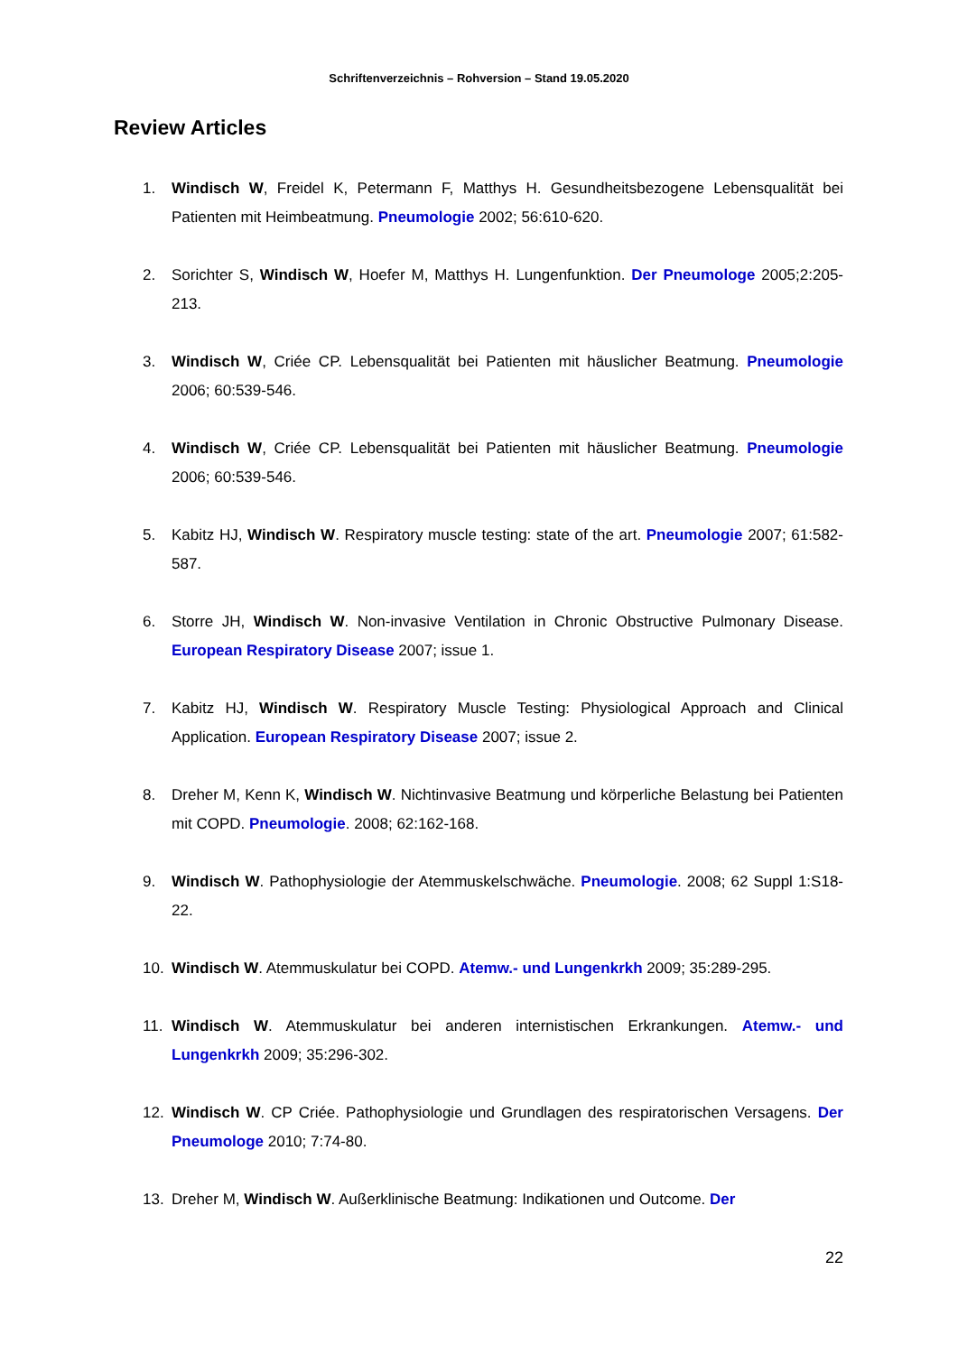Schriftenverzeichnis – Rohversion – Stand 19.05.2020
Review Articles
1. Windisch W, Freidel K, Petermann F, Matthys H. Gesundheitsbezogene Lebensqualität bei Patienten mit Heimbeatmung. Pneumologie 2002; 56:610-620.
2. Sorichter S, Windisch W, Hoefer M, Matthys H. Lungenfunktion. Der Pneumologe 2005;2:205-213.
3. Windisch W, Criée CP. Lebensqualität bei Patienten mit häuslicher Beatmung. Pneumologie 2006; 60:539-546.
4. Windisch W, Criée CP. Lebensqualität bei Patienten mit häuslicher Beatmung. Pneumologie 2006; 60:539-546.
5. Kabitz HJ, Windisch W. Respiratory muscle testing: state of the art. Pneumologie 2007; 61:582-587.
6. Storre JH, Windisch W. Non-invasive Ventilation in Chronic Obstructive Pulmonary Disease. European Respiratory Disease 2007; issue 1.
7. Kabitz HJ, Windisch W. Respiratory Muscle Testing: Physiological Approach and Clinical Application. European Respiratory Disease 2007; issue 2.
8. Dreher M, Kenn K, Windisch W. Nichtinvasive Beatmung und körperliche Belastung bei Patienten mit COPD. Pneumologie. 2008; 62:162-168.
9. Windisch W. Pathophysiologie der Atemmuskelschwäche. Pneumologie. 2008; 62 Suppl 1:S18-22.
10. Windisch W. Atemmuskulatur bei COPD. Atemw.- und Lungenkrkh 2009; 35:289-295.
11. Windisch W. Atemmuskulatur bei anderen internistischen Erkrankungen. Atemw.- und Lungenkrkh 2009; 35:296-302.
12. Windisch W. CP Criée. Pathophysiologie und Grundlagen des respiratorischen Versagens. Der Pneumologe 2010; 7:74-80.
13. Dreher M, Windisch W. Außerklinische Beatmung: Indikationen und Outcome. Der
22